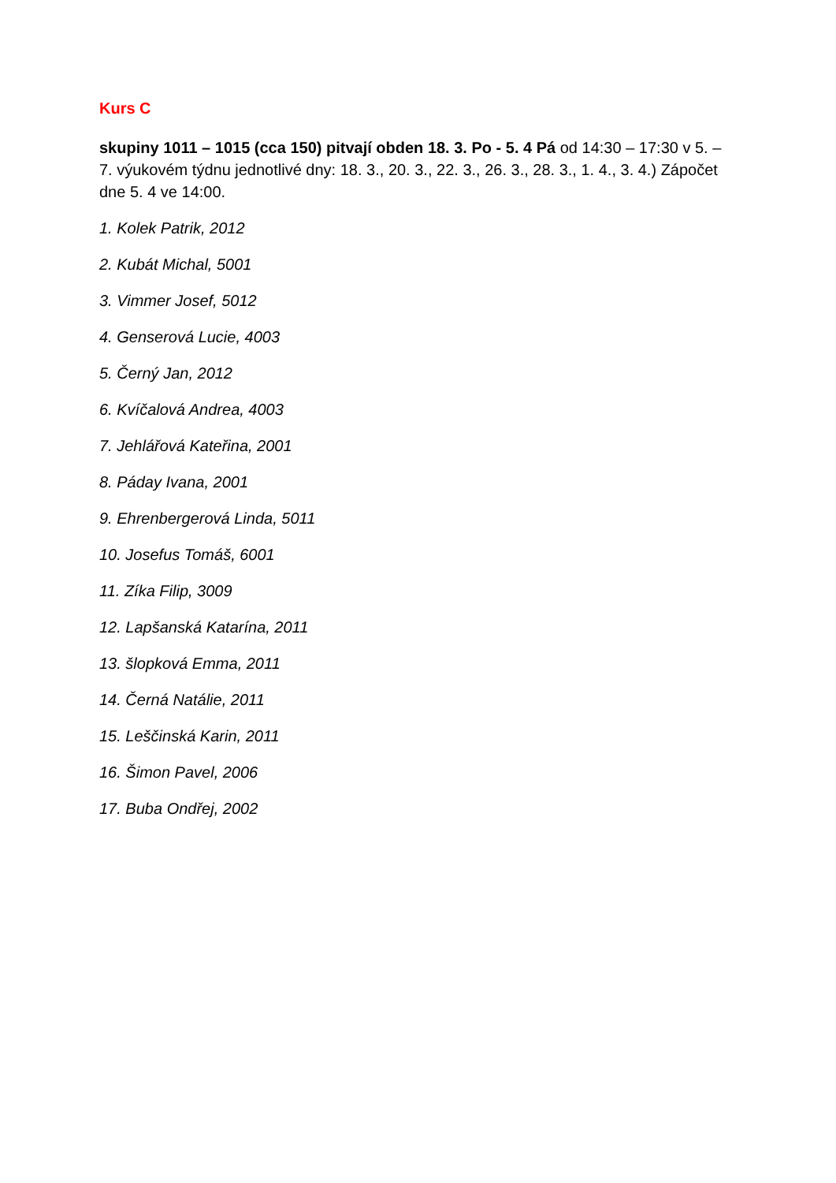Kurs C
skupiny 1011 – 1015 (cca 150) pitvají obden 18. 3. Po - 5. 4 Pá od 14:30 – 17:30 v 5. – 7. výukovém týdnu jednotlivé dny: 18. 3., 20. 3., 22. 3., 26. 3., 28. 3., 1. 4., 3. 4.) Zápočet dne 5. 4 ve 14:00.
1. Kolek Patrik, 2012
2. Kubát Michal, 5001
3. Vimmer Josef, 5012
4. Genserová Lucie, 4003
5. Černý Jan, 2012
6. Kvíčalová Andrea, 4003
7. Jehlářová Kateřina, 2001
8. Páday Ivana, 2001
9. Ehrenbergerová Linda, 5011
10. Josefus Tomáš, 6001
11. Zíka Filip, 3009
12. Lapšanská Katarína, 2011
13. šlopková Emma, 2011
14. Černá Natálie, 2011
15. Leščinská Karin, 2011
16. Šimon Pavel, 2006
17. Buba Ondřej, 2002